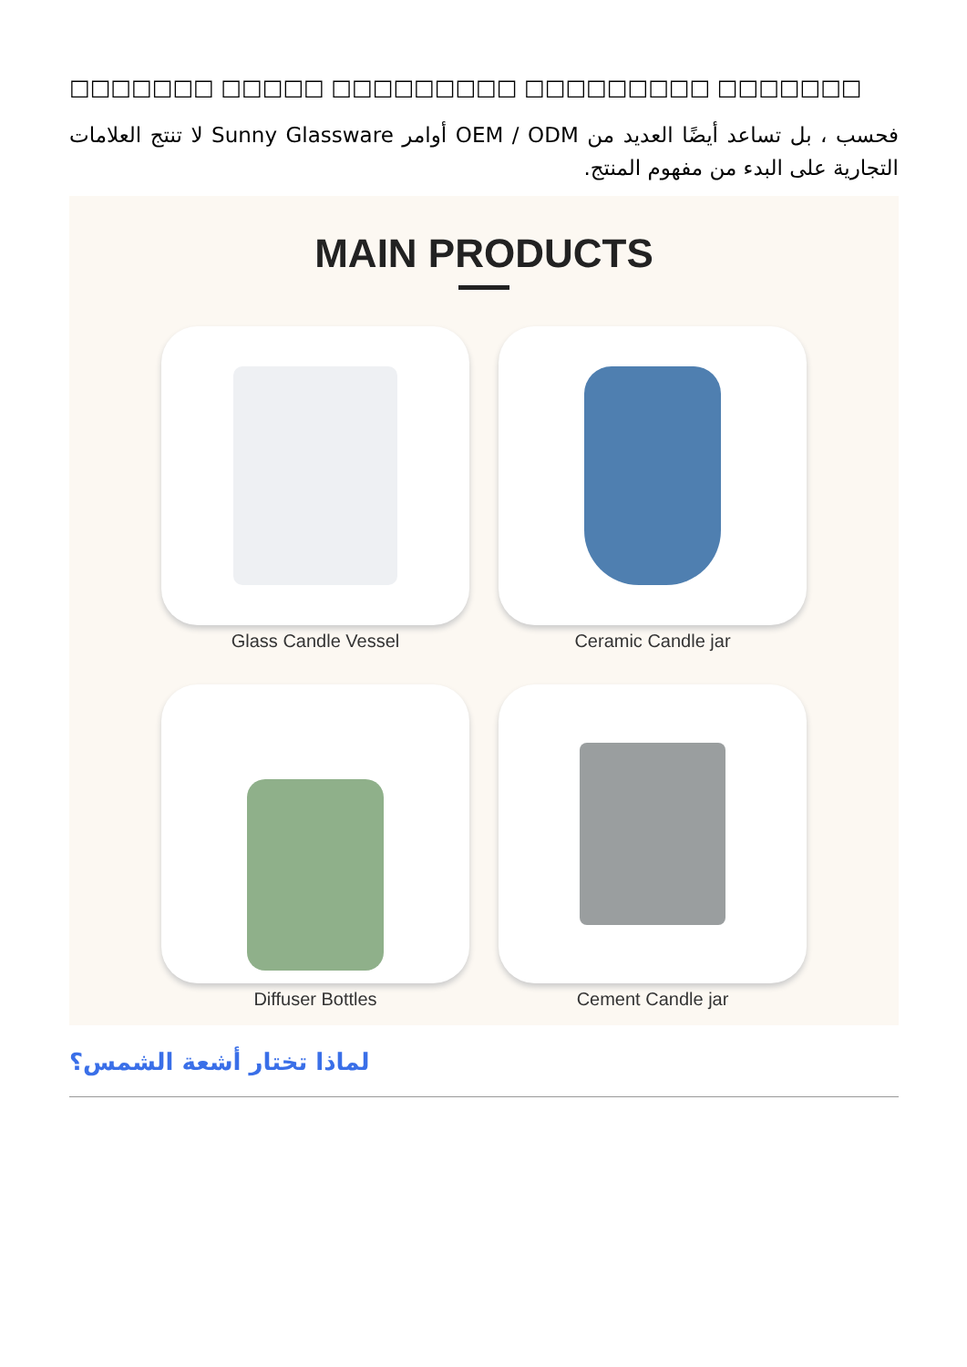□□□□□□□ □□□□□ □□□□□□□□□ □□□□□□□□□ □□□□□□□
فحسب ، بل تساعد أيضًا العديد من OEM / ODM أوامر Sunny Glassware لا تنتج العلامات التجارية على البدء من مفهوم المنتج.
MAIN PRODUCTS
Glass Candle Vessel
Ceramic Candle jar
Diffuser Bottles
Cement Candle jar
لماذا تختار أشعة الشمس؟